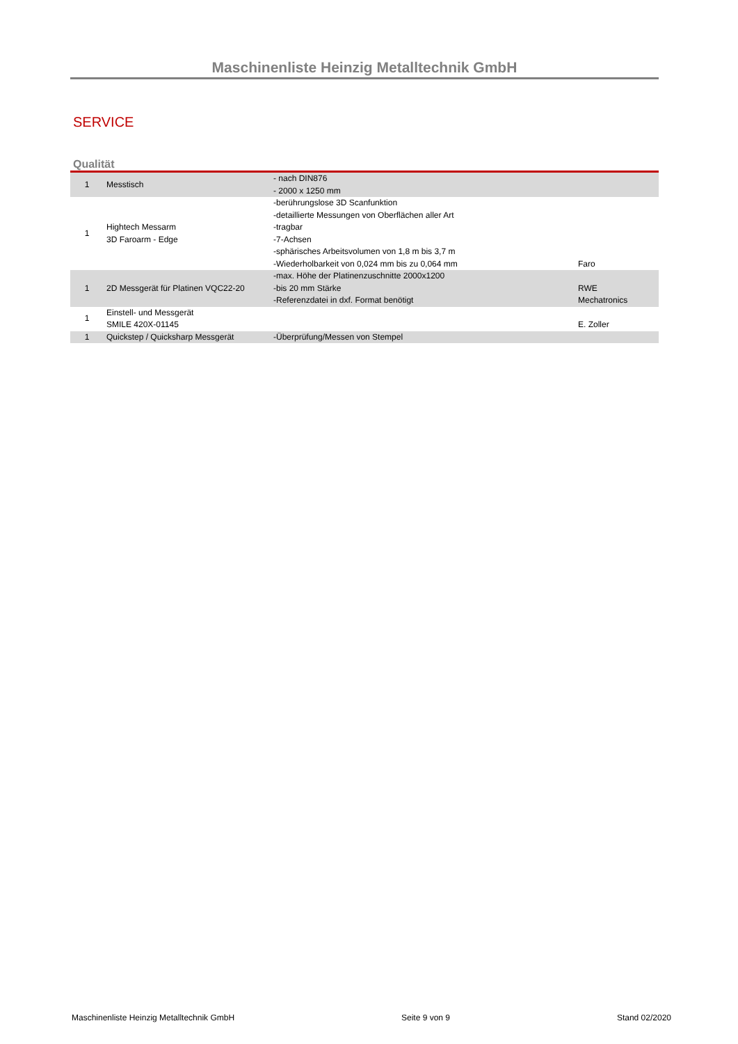Maschinenliste Heinzig Metalltechnik GmbH
SERVICE
Qualität
| 1 | Messtisch | - nach DIN876 - 2000 x 1250 mm | |
| 1 | Hightech Messarm 3D Faroarm - Edge | -berührungslose 3D Scanfunktion -detaillierte Messungen von Oberflächen aller Art -tragbar -7-Achsen -sphärisches Arbeitsvolumen von 1,8 m bis 3,7 m -Wiederholbarkeit von 0,024 mm bis zu 0,064 mm | Faro |
| 1 | 2D Messgerät für Platinen VQC22-20 | -max. Höhe der Platinenzuschnitte 2000x1200 -bis 20 mm Stärke -Referenzdatei in dxf. Format benötigt | RWE Mechatronics |
| 1 | Einstell- und Messgerät SMILE 420X-01145 | | E. Zoller |
| 1 | Quickstep / Quicksharp Messgerät | -Überprüfung/Messen von Stempel | |
Maschinenliste Heinzig Metalltechnik GmbH Seite 9 von 9 Stand 02/2020